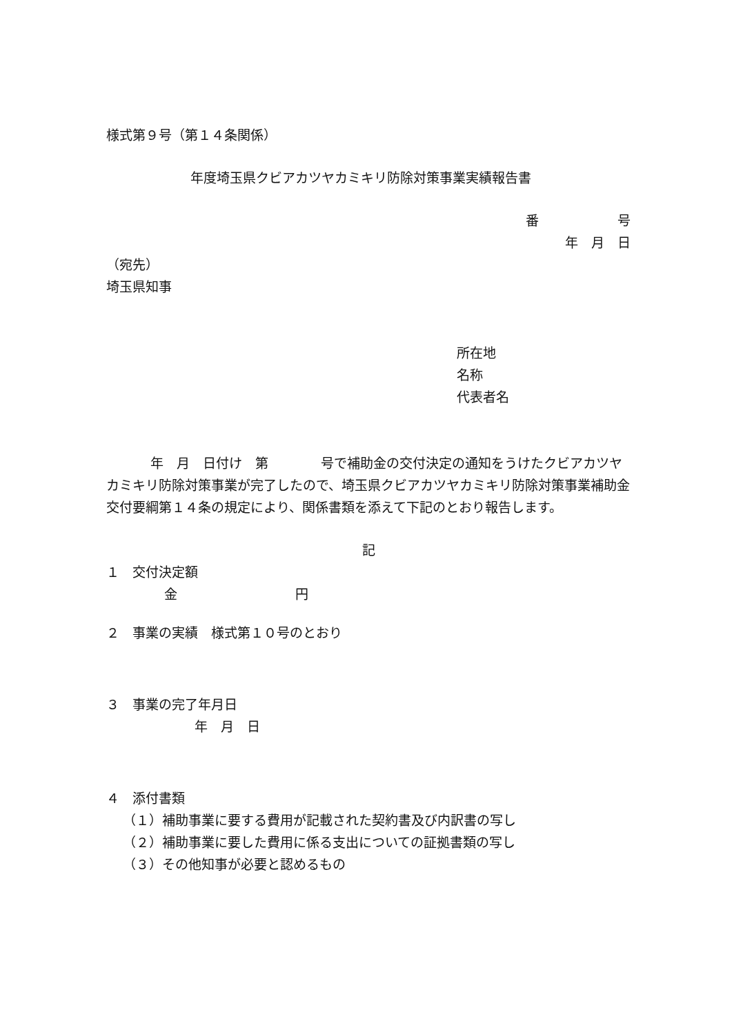様式第９号（第１４条関係）
年度埼玉県クビアカツヤカミキリ防除対策事業実績報告書
番　　　　　　号
年　月　日
（宛先）
埼玉県知事
所在地
名称
代表者名
年　月　日付け　第　　　　号で補助金の交付決定の通知をうけたクビアカツヤカミキリ防除対策事業が完了したので、埼玉県クビアカツヤカミキリ防除対策事業補助金交付要綱第１４条の規定により、関係書類を添えて下記のとおり報告します。
記
１　交付決定額
金　　　　　　　　　円
２　事業の実績　様式第１０号のとおり
３　事業の完了年月日
年　月　日
４　添付書類
（１）補助事業に要する費用が記載された契約書及び内訳書の写し
（２）補助事業に要した費用に係る支出についての証拠書類の写し
（３）その他知事が必要と認めるもの